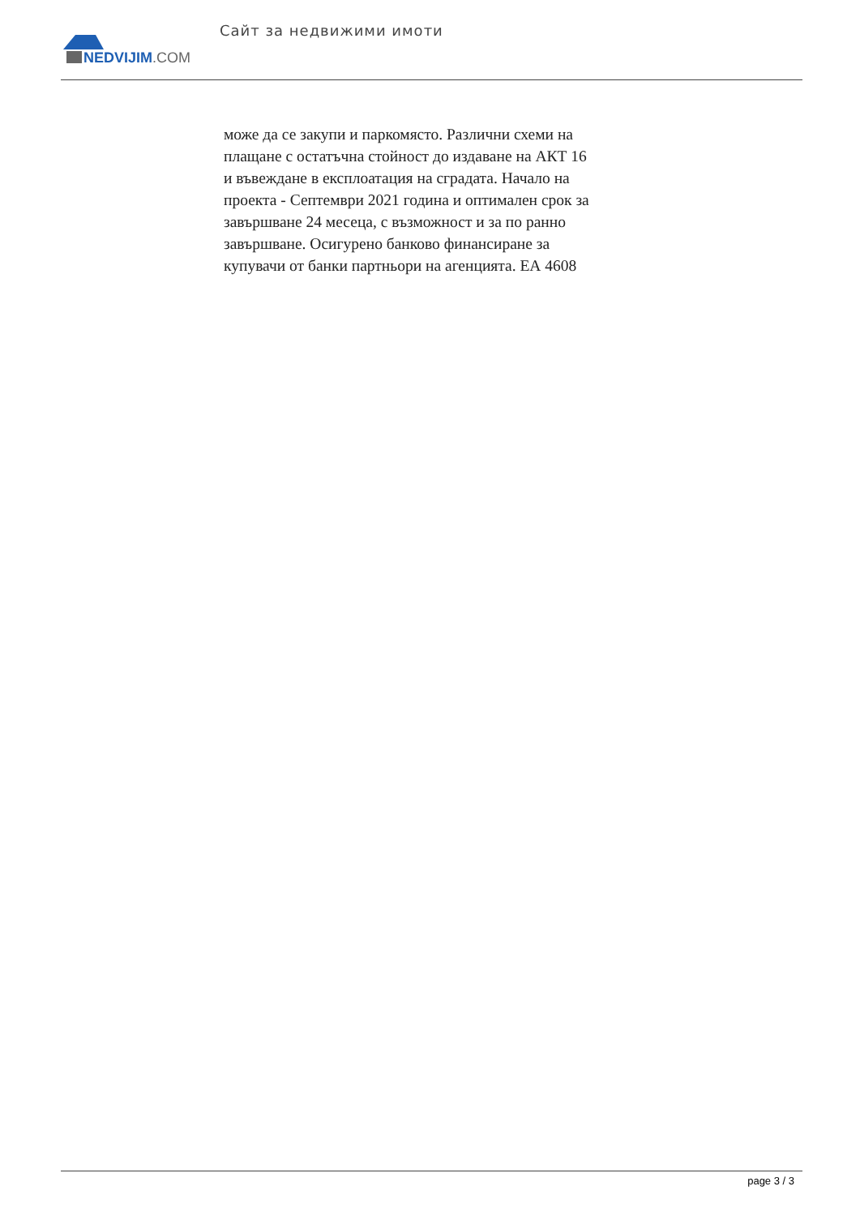NEDVIJIM.COM
Сайт за недвижими имоти
може да се закупи и паркомясто. Различни схеми на плащане с остатъчна стойност до издаване на АКТ 16 и въвеждане в експлоатация на сградата. Начало на проекта - Септември 2021 година и оптимален срок за завършване 24 месеца, с възможност и за по ранно завършване. Осигурено банково финансиране за купувачи от банки партньори на агенцията. ЕА 4608
page 3 / 3